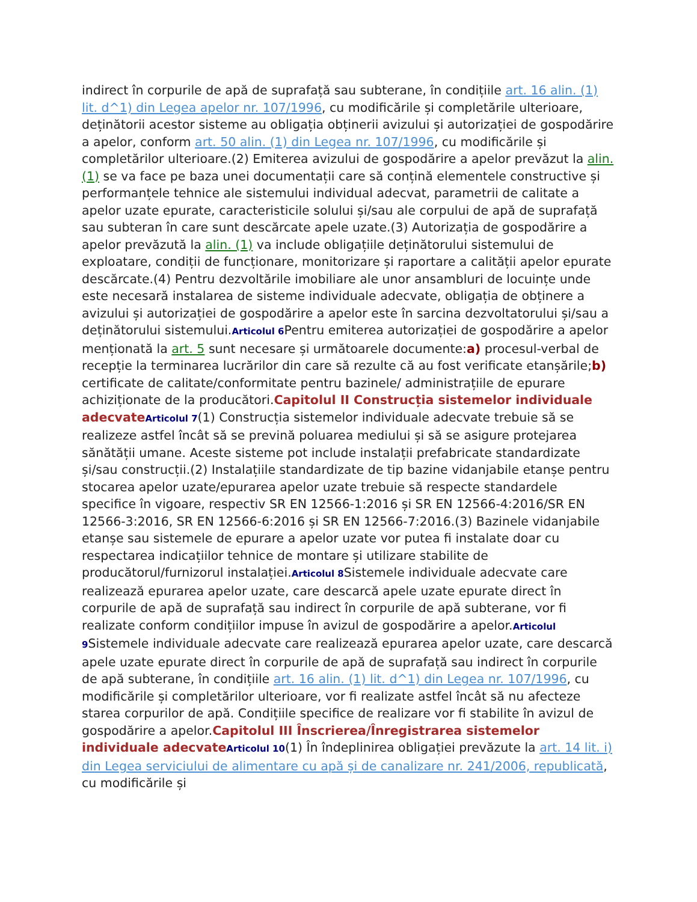indirect în corpurile de apă de suprafață sau subterane, în condițiile art. 16 alin. (1) lit. d^1) din Legea apelor nr. 107/1996, cu modificările și completările ulterioare, deținătorii acestor sisteme au obligația obținerii avizului și autorizației de gospodărire a apelor, conform art. 50 alin. (1) din Legea nr. 107/1996, cu modificările și completărilor ulterioare.(2) Emiterea avizului de gospodărire a apelor prevăzut la alin. (1) se va face pe baza unei documentații care să conțină elementele constructive și performanțele tehnice ale sistemului individual adecvat, parametrii de calitate a apelor uzate epurate, caracteristicile solului și/sau ale corpului de apă de suprafață sau subteran în care sunt descărcate apele uzate.(3) Autorizația de gospodărire a apelor prevăzută la alin. (1) va include obligațiile deținătorului sistemului de exploatare, condiții de funcționare, monitorizare și raportare a calității apelor epurate descărcate.(4) Pentru dezvoltările imobiliare ale unor ansambluri de locuințe unde este necesară instalarea de sisteme individuale adecvate, obligația de obținere a avizului și autorizației de gospodărire a apelor este în sarcina dezvoltatorului și/sau a deținătorului sistemului.Articolul 6 Pentru emiterea autorizației de gospodărire a apelor menționată la art. 5 sunt necesare și următoarele documente:a) procesul-verbal de recepție la terminarea lucrărilor din care să rezulte că au fost verificate etanșările;b) certificate de calitate/conformitate pentru bazinele/ administrațiile de epurare achiziționate de la producători.Capitolul II Construcția sistemelor individuale adecvate Articolul 7(1) Construcția sistemelor individuale adecvate trebuie să se realizeze astfel încât să se prevină poluarea mediului și să se asigure protejarea sănătății umane. Aceste sisteme pot include instalații prefabricate standardizate și/sau construcții.(2) Instalațiile standardizate de tip bazine vidanjabile etanșe pentru stocarea apelor uzate/epurarea apelor uzate trebuie să respecte standardele specifice în vigoare, respectiv SR EN 12566-1:2016 și SR EN 12566-4:2016/SR EN 12566-3:2016, SR EN 12566-6:2016 și SR EN 12566-7:2016.(3) Bazinele vidanjabile etanșe sau sistemele de epurare a apelor uzate vor putea fi instalate doar cu respectarea indicațiilor tehnice de montare și utilizare stabilite de producătorul/furnizorul instalației.Articolul 8 Sistemele individuale adecvate care realizează epurarea apelor uzate, care descarcă apele uzate epurate direct în corpurile de apă de suprafață sau indirect în corpurile de apă subterane, vor fi realizate conform condițiilor impuse în avizul de gospodărire a apelor.Articolul 9 Sistemele individuale adecvate care realizează epurarea apelor uzate, care descarcă apele uzate epurate direct în corpurile de apă de suprafață sau indirect în corpurile de apă subterane, în condițiile art. 16 alin. (1) lit. d^1) din Legea nr. 107/1996, cu modificările și completărilor ulterioare, vor fi realizate astfel încât să nu afecteze starea corpurilor de apă. Condițiile specifice de realizare vor fi stabilite în avizul de gospodărire a apelor.Capitolul III Înscrierea/Înregistrarea sistemelor individuale adecvate Articolul 10(1) În îndeplinirea obligației prevăzute la art. 14 lit. i) din Legea serviciului de alimentare cu apă și de canalizare nr. 241/2006, republicată, cu modificările și